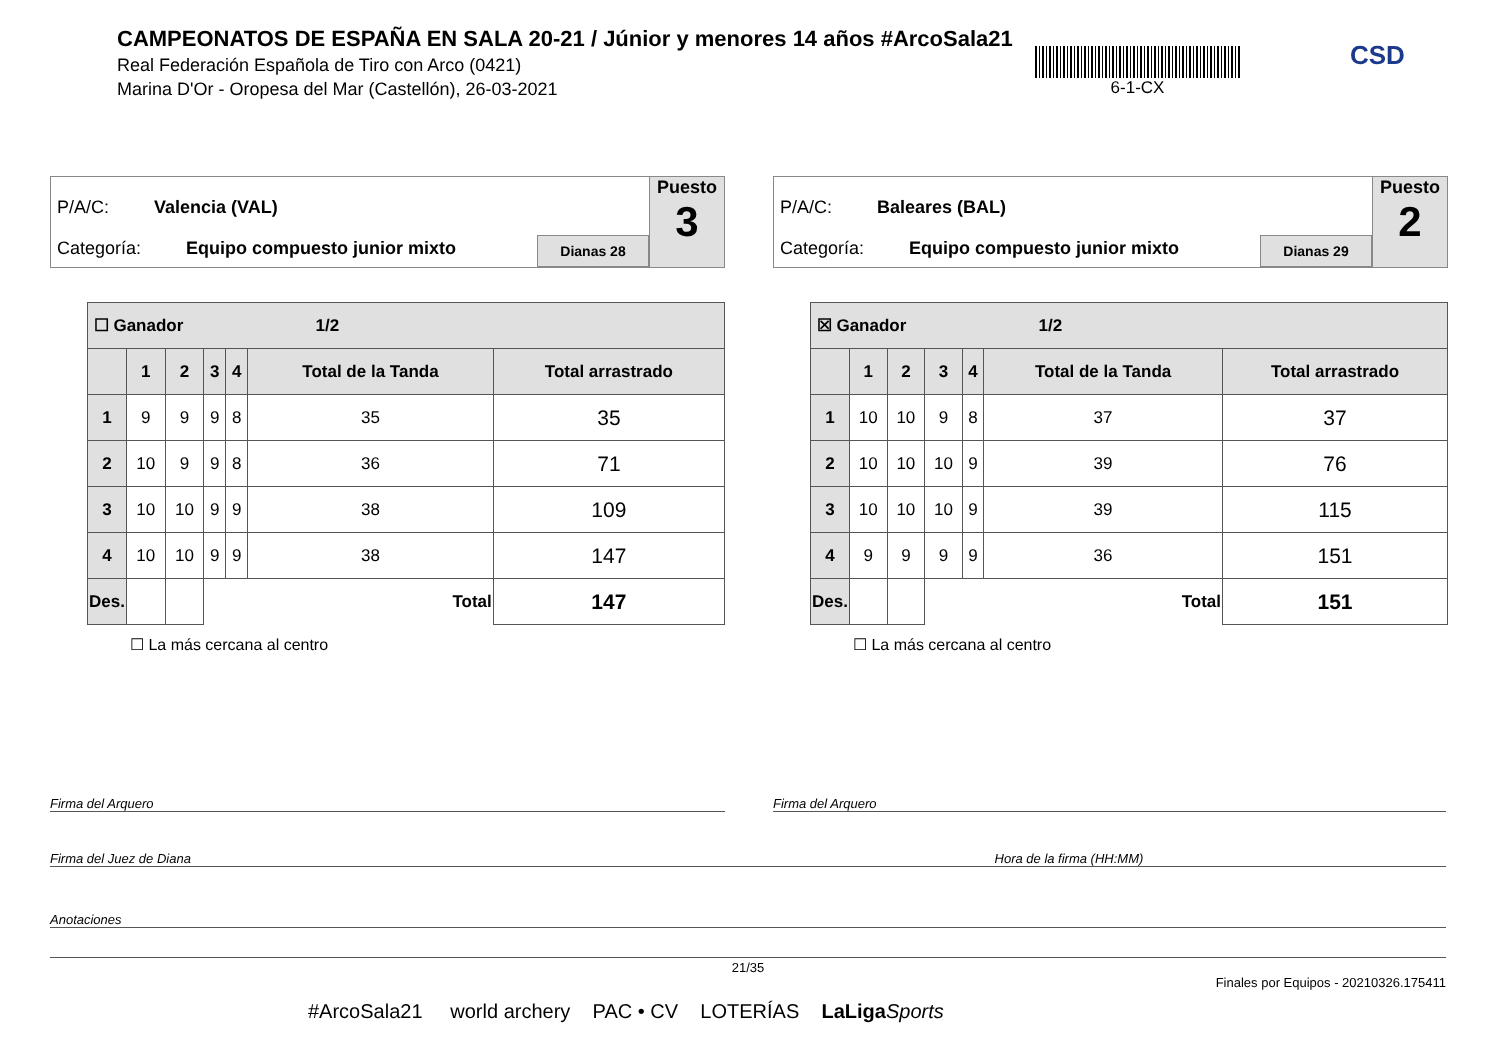CAMPEONATOS DE ESPAÑA EN SALA 20-21 / Júnior y menores 14 años #ArcoSala21
Real Federación Española de Tiro con Arco (0421)
Marina D'Or - Oropesa del Mar (Castellón), 26-03-2021
6-1-CX CSD
P/A/C: Valencia (VAL)
Categoría: Equipo compuesto junior mixto
Dianas 28
Puesto
3
| ☐ Ganador 1/2 | | | | | | |
| --- | --- | --- | --- | --- | --- | --- |
| | 1 | 2 | 3 | 4 | Total de la Tanda | Total arrastrado |
| 1 | 9 | 9 | 9 | 8 | 35 | 35 |
| 2 | 10 | 9 | 9 | 8 | 36 | 71 |
| 3 | 10 | 10 | 9 | 9 | 38 | 109 |
| 4 | 10 | 10 | 9 | 9 | 38 | 147 |
| Des. | | | Total | | | 147 |
☐ La más cercana al centro
P/A/C: Baleares (BAL)
Categoría: Equipo compuesto junior mixto
Dianas 29
Puesto
2
| ☒ Ganador 1/2 | | | | | | |
| --- | --- | --- | --- | --- | --- | --- |
| | 1 | 2 | 3 | 4 | Total de la Tanda | Total arrastrado |
| 1 | 10 | 10 | 9 | 8 | 37 | 37 |
| 2 | 10 | 10 | 10 | 9 | 39 | 76 |
| 3 | 10 | 10 | 10 | 9 | 39 | 115 |
| 4 | 9 | 9 | 9 | 9 | 36 | 151 |
| Des. | | | Total | | | 151 |
☐ La más cercana al centro
Firma del Arquero Firma del Arquero
Firma del Juez de Diana Hora de la firma (HH:MM)
Anotaciones
21/35
Finales por Equipos - 20210326.175411
#ArcoSala21 world archery PAC • CV LOTERÍAS LaLiga Sports